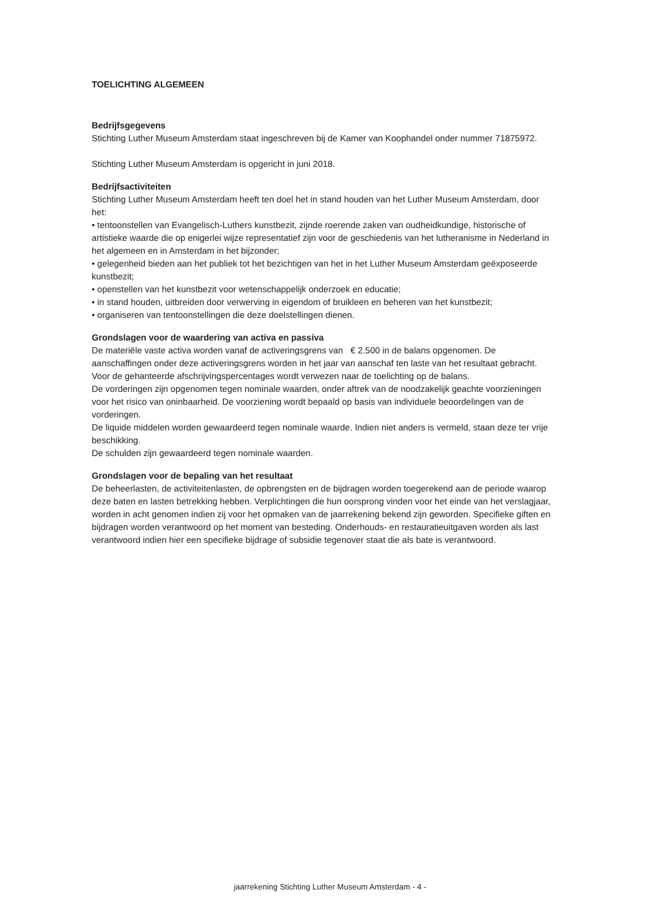TOELICHTING ALGEMEEN
Bedrijfsgegevens
Stichting Luther Museum Amsterdam staat ingeschreven bij de Kamer van Koophandel onder nummer 71875972.
Stichting Luther Museum Amsterdam is opgericht in juni 2018.
Bedrijfsactiviteiten
Stichting Luther Museum Amsterdam heeft ten doel het in stand houden van het Luther Museum Amsterdam, door het:
• tentoonstellen van Evangelisch-Luthers kunstbezit, zijnde roerende zaken van oudheidkundige, historische of artistieke waarde die op enigerlei wijze representatief zijn voor de geschiedenis van het lutheranisme in Nederland in het algemeen en in Amsterdam in het bijzonder;
• gelegenheid bieden aan het publiek tot het bezichtigen van het in het Luther Museum Amsterdam geëxposeerde kunstbezit;
• openstellen van het kunstbezit voor wetenschappelijk onderzoek en educatie;
• in stand houden, uitbreiden door verwerving in eigendom of bruikleen en beheren van het kunstbezit;
• organiseren van tentoonstellingen die deze doelstellingen dienen.
Grondslagen voor de waardering van activa en passiva
De materiële vaste activa worden vanaf de activeringsgrens van € 2.500 in de balans opgenomen. De aanschaffingen onder deze activeringsgrens worden in het jaar van aanschaf ten laste van het resultaat gebracht. Voor de gehanteerde afschrijvingspercentages wordt verwezen naar de toelichting op de balans.
De vorderingen zijn opgenomen tegen nominale waarden, onder aftrek van de noodzakelijk geachte voorzieningen voor het risico van oninbaarheid. De voorziening wordt bepaald op basis van individuele beoordelingen van de vorderingen.
De liquide middelen worden gewaardeerd tegen nominale waarde. Indien niet anders is vermeld, staan deze ter vrije beschikking.
De schulden zijn gewaardeerd tegen nominale waarden.
Grondslagen voor de bepaling van het resultaat
De beheerlasten, de activiteitenlasten, de opbrengsten en de bijdragen worden toegerekend aan de periode waarop deze baten en lasten betrekking hebben. Verplichtingen die hun oorsprong vinden voor het einde van het verslagjaar, worden in acht genomen indien zij voor het opmaken van de jaarrekening bekend zijn geworden. Specifieke giften en bijdragen worden verantwoord op het moment van besteding. Onderhouds- en restauratieuitgaven worden als last verantwoord indien hier een specifieke bijdrage of subsidie tegenover staat die als bate is verantwoord.
jaarrekening Stichting Luther Museum Amsterdam - 4 -